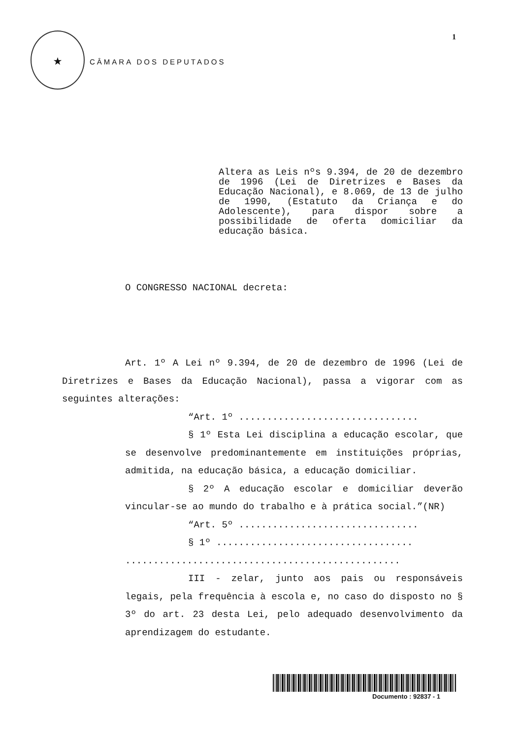★
CÂMARA DOS DEPUTADOS
1
Altera as Leis nºs 9.394, de 20 de dezembro de 1996 (Lei de Diretrizes e Bases da Educação Nacional), e 8.069, de 13 de julho de 1990, (Estatuto da Criança e do Adolescente), para dispor sobre a possibilidade de oferta domiciliar da educação básica.
O CONGRESSO NACIONAL decreta:
Art. 1º A Lei nº 9.394, de 20 de dezembro de 1996 (Lei de Diretrizes e Bases da Educação Nacional), passa a vigorar com as seguintes alterações:
“Art. 1º ................................
§ 1º Esta Lei disciplina a educação escolar, que se desenvolve predominantemente em instituições próprias, admitida, na educação básica, a educação domiciliar.
§ 2º A educação escolar e domiciliar deverão vincular-se ao mundo do trabalho e à prática social.”(NR)
“Art. 5º ................................
§ 1º ...................................
.................................................
III - zelar, junto aos pais ou responsáveis legais, pela frequência à escola e, no caso do disposto no § 3º do art. 23 desta Lei, pelo adequado desenvolvimento da aprendizagem do estudante.
Documento : 92837 - 1